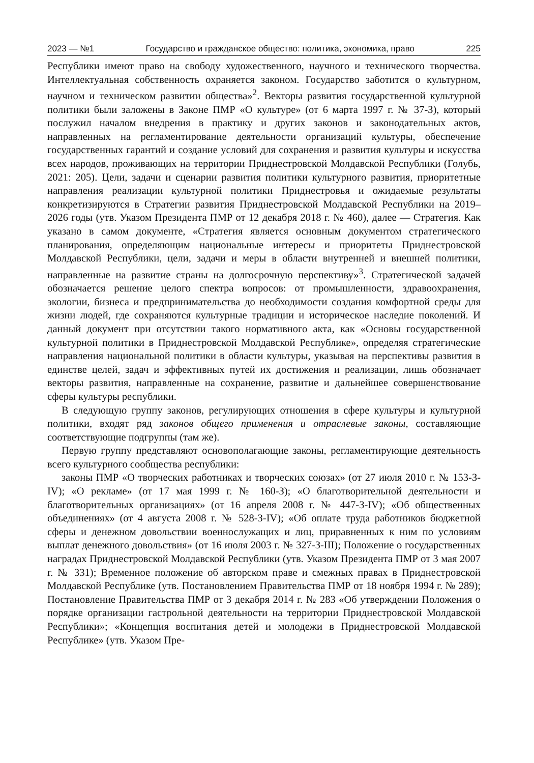2023 — №1 Государство и гражданское общество: политика, экономика, право 225
Республики имеют право на свободу художественного, научного и технического творчества. Интеллектуальная собственность охраняется законом. Государство заботится о культурном, научном и техническом развитии общества»<sup>2</sup>. Векторы развития государственной культурной политики были заложены в Законе ПМР «О культуре» (от 6 марта 1997 г. № 37-З), который послужил началом внедрения в практику и других законов и законодательных актов, направленных на регламентирование деятельности организаций культуры, обеспечение государственных гарантий и создание условий для сохранения и развития культуры и искусства всех народов, проживающих на территории Приднестровской Молдавской Республики (Голубь, 2021: 205). Цели, задачи и сценарии развития политики культурного развития, приоритетные направления реализации культурной политики Приднестровья и ожидаемые результаты конкретизируются в Стратегии развития Приднестровской Молдавской Республики на 2019–2026 годы (утв. Указом Президента ПМР от 12 декабря 2018 г. № 460), далее — Стратегия. Как указано в самом документе, «Стратегия является основным документом стратегического планирования, определяющим национальные интересы и приоритеты Приднестровской Молдавской Республики, цели, задачи и меры в области внутренней и внешней политики, направленные на развитие страны на долгосрочную перспективу»<sup>3</sup>. Стратегической задачей обозначается решение целого спектра вопросов: от промышленности, здравоохранения, экологии, бизнеса и предпринимательства до необходимости создания комфортной среды для жизни людей, где сохраняются культурные традиции и историческое наследие поколений. И данный документ при отсутствии такого нормативного акта, как «Основы государственной культурной политики в Приднестровской Молдавской Республике», определяя стратегические направления национальной политики в области культуры, указывая на перспективы развития в единстве целей, задач и эффективных путей их достижения и реализации, лишь обозначает векторы развития, направленные на сохранение, развитие и дальнейшее совершенствование сферы культуры республики.
В следующую группу законов, регулирующих отношения в сфере культуры и культурной политики, входят ряд законов общего применения и отраслевые законы, составляющие соответствующие подгруппы (там же).
Первую группу представляют основополагающие законы, регламентирующие деятельность всего культурного сообщества республики:
законы ПМР «О творческих работниках и творческих союзах» (от 27 июля 2010 г. № 153-З-IV); «О рекламе» (от 17 мая 1999 г. № 160-З); «О благотворительной деятельности и благотворительных организациях» (от 16 апреля 2008 г. № 447-З-IV); «Об общественных объединениях» (от 4 августа 2008 г. № 528-З-IV); «Об оплате труда работников бюджетной сферы и денежном довольствии военнослужащих и лиц, приравненных к ним по условиям выплат денежного довольствия» (от 16 июля 2003 г. № 327-З-III); Положение о государственных наградах Приднестровской Молдавской Республики (утв. Указом Президента ПМР от 3 мая 2007 г. № 331); Временное положение об авторском праве и смежных правах в Приднестровской Молдавской Республике (утв. Постановлением Правительства ПМР от 18 ноября 1994 г. № 289); Постановление Правительства ПМР от 3 декабря 2014 г. № 283 «Об утверждении Положения о порядке организации гастрольной деятельности на территории Приднестровской Молдавской Республики»; «Концепция воспитания детей и молодежи в Приднестровской Молдавской Республике» (утв. Указом Пре-